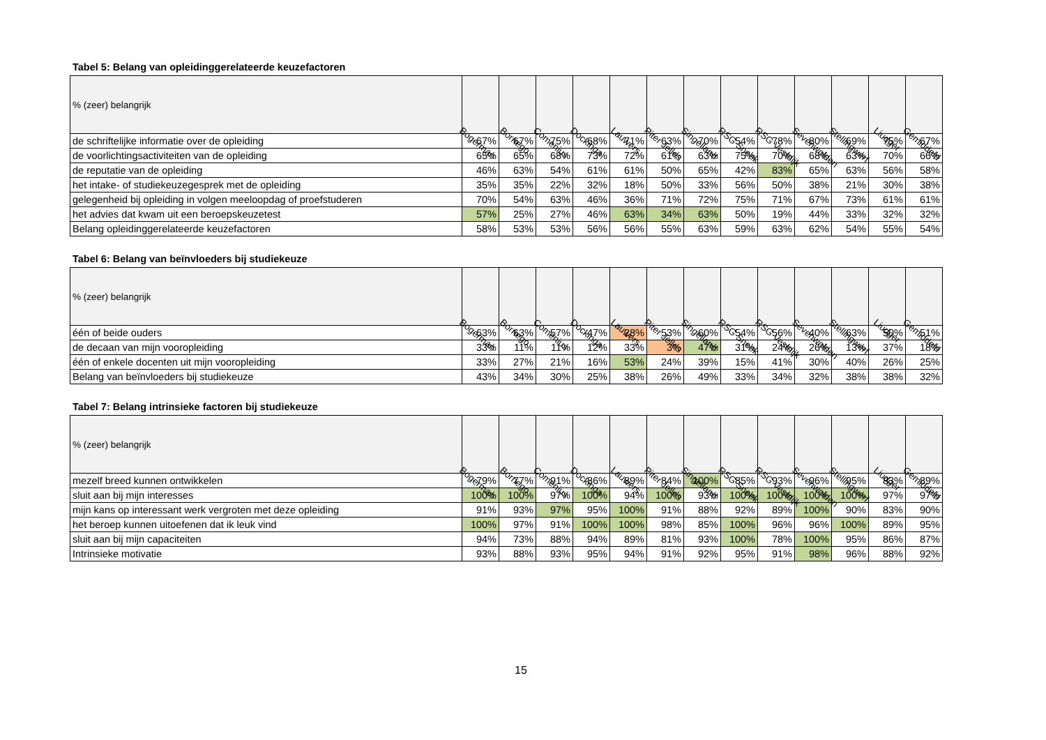Tabel 5: Belang van opleidinggerelateerde keuzefactoren
| % (zeer) belangrijk | Bogerman | Bornego | Comenius | Dockinga | Lauwers | Piter Jelles | Singelland | RSG Sneek | RSG Vestdijk | Sevenwolden | Stellingwerf | Liudger | Gemiddeld |
| --- | --- | --- | --- | --- | --- | --- | --- | --- | --- | --- | --- | --- | --- |
| de schriftelijke informatie over de opleiding | 67% | 67% | 75% | 68% | 71% | 63% | 70% | 54% | 78% | 80% | 69% | 75% | 67% |
| de voorlichtingsactiviteiten van de opleiding | 65% | 65% | 68% | 73% | 72% | 61% | 63% | 75% | 70% | 68% | 63% | 70% | 66% |
| de reputatie van de opleiding | 46% | 63% | 54% | 61% | 61% | 50% | 65% | 42% | 83% | 65% | 63% | 56% | 58% |
| het intake- of studiekeuzegesprek met de opleiding | 35% | 35% | 22% | 32% | 18% | 50% | 33% | 56% | 50% | 38% | 21% | 30% | 38% |
| gelegenheid bij opleiding in volgen meeloopdag of proefstuderen | 70% | 54% | 63% | 46% | 36% | 71% | 72% | 75% | 71% | 67% | 73% | 61% | 61% |
| het advies dat kwam uit een beroepskeuzetest | 57% | 25% | 27% | 46% | 63% | 34% | 63% | 50% | 19% | 44% | 33% | 32% | 32% |
| Belang opleidinggerelateerde keuzefactoren | 58% | 53% | 53% | 56% | 56% | 55% | 63% | 59% | 63% | 62% | 54% | 55% | 54% |
Tabel 6: Belang van beïnvloeders bij studiekeuze
| % (zeer) belangrijk | Bogerman | Bornego | Comenius | Dockinga | Lauwers | Piter Jelles | Singelland | RSG Sneek | RSG Vestdijk | Sevenwolden | Stellingwerf | Liudger | Gemiddeld |
| --- | --- | --- | --- | --- | --- | --- | --- | --- | --- | --- | --- | --- | --- |
| één of beide ouders | 63% | 63% | 57% | 47% | 28% | 53% | 60% | 54% | 56% | 40% | 63% | 50% | 51% |
| de decaan van mijn vooropleiding | 33% | 11% | 11% | 12% | 33% | 3% | 47% | 31% | 24% | 26% | 13% | 37% | 18% |
| één of enkele docenten uit mijn vooropleiding | 33% | 27% | 21% | 16% | 53% | 24% | 39% | 15% | 41% | 30% | 40% | 26% | 25% |
| Belang van beïnvloeders bij studiekeuze | 43% | 34% | 30% | 25% | 38% | 26% | 49% | 33% | 34% | 32% | 38% | 38% | 32% |
Tabel 7: Belang intrinsieke factoren bij studiekeuze
| % (zeer) belangrijk | Bogerman | Bornego | Comenius | Dockinga | Lauwers | Piter Jelles | Singelland | RSG Sneek | RSG Vestdijk | Sevenwolden | Stellingwerf | Liudger | Gemiddeld |
| --- | --- | --- | --- | --- | --- | --- | --- | --- | --- | --- | --- | --- | --- |
| mezelf breed kunnen ontwikkelen | 79% | 77% | 91% | 86% | 89% | 84% | 100% | 85% | 93% | 96% | 95% | 83% | 89% |
| sluit aan bij mijn interesses | 100% | 100% | 97% | 100% | 94% | 100% | 93% | 100% | 100% | 100% | 100% | 97% | 97% |
| mijn kans op interessant werk vergroten met deze opleiding | 91% | 93% | 97% | 95% | 100% | 91% | 88% | 92% | 89% | 100% | 90% | 83% | 90% |
| het beroep kunnen uitoefenen dat ik leuk vind | 100% | 97% | 91% | 100% | 100% | 98% | 85% | 100% | 96% | 96% | 100% | 89% | 95% |
| sluit aan bij mijn capaciteiten | 94% | 73% | 88% | 94% | 89% | 81% | 93% | 100% | 78% | 100% | 95% | 86% | 87% |
| Intrinsieke motivatie | 93% | 88% | 93% | 95% | 94% | 91% | 92% | 95% | 91% | 98% | 96% | 88% | 92% |
15